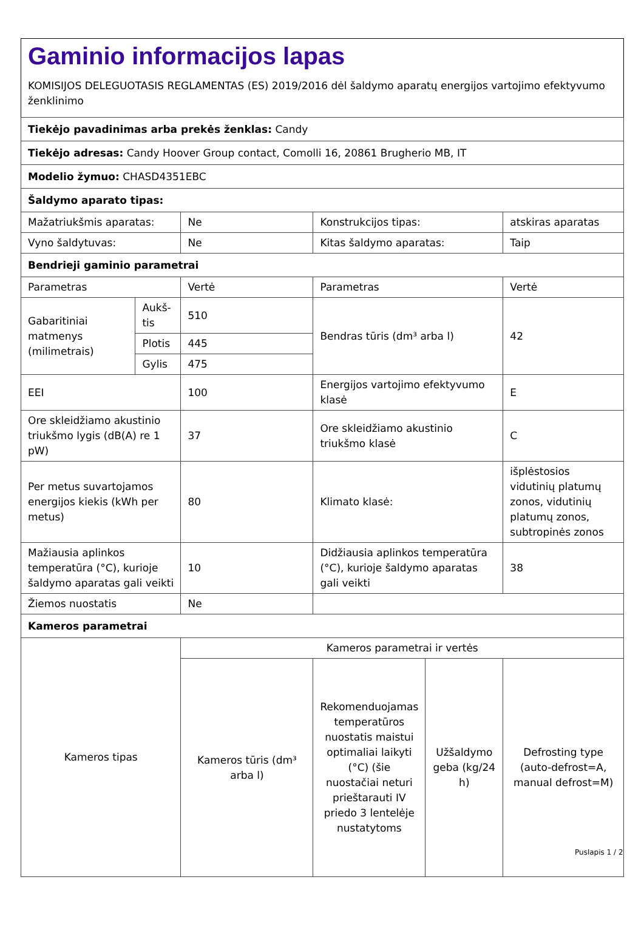Gaminio informacijos lapas
KOMISIJOS DELEGUOTASIS REGLAMENTAS (ES) 2019/2016 dėl šaldymo aparatų energijos vartojimo efektyvumo ženklinimo
| Tiekėjo pavadinimas arba prekės ženklas: Candy | | | | | |
| Tiekėjo adresas: Candy Hoover Group contact, Comolli 16, 20861 Brugherio MB, IT | | | | | |
| Modelio žymuo: CHASD4351EBC | | | | | |
| Šaldymo aparato tipas: | | | | | |
| Mažatriukšmis aparatas: | | Ne | Konstrukcijos tipas: | | atskiras aparatas |
| Vyno šaldytuvas: | | Ne | Kitas šaldymo aparatas: | | Taip |
| Bendrieji gaminio parametrai | | | | | |
| Parametras | | Vertė | Parametras | | Vertė |
| Gabaritiniai matmenys (milimetrais) | Aukš-tis | 510 | Bendras tūris (dm³ arba l) | | 42 |
| | Plotis | 445 | | | |
| | Gylis | 475 | | | |
| EEI | | 100 | Energijos vartojimo efektyvumo klasė | | E |
| Ore skleidžiamo akustinio triukšmo lygis (dB(A) re 1 pW) | | 37 | Ore skleidžiamo akustinio triukšmo klasė | | C |
| Per metus suvartojamos energijos kiekis (kWh per metus) | | 80 | Klimato klasė: | | išplėstosios vidutinių platumų zonos, vidutinių platumų zonos, subtropinės zonos |
| Mažiausia aplinkos temperatūra (°C), kurioje šaldymo aparatas gali veikti | | 10 | Didžiausia aplinkos temperatūra (°C), kurioje šaldymo aparatas gali veikti | | 38 |
| Žiemos nuostatis | | Ne | | | |
| Kameros parametrai | | | | | |
| Kameros tipas | | Kameros parametrai ir vertės | | | |
| | | Kameros tūris (dm³ arba l) | Rekomenduojamas temperatūros nuostatis maistui optimaliai laikyti (°C) (šie nuostačiai neturi prieštarauti IV priedo 3 lentelėje nustatytoms | Užšaldymo geba (kg/24 h) | Defrosting type (auto-defrost=A, manual defrost=M) |
Puslapis 1 / 2